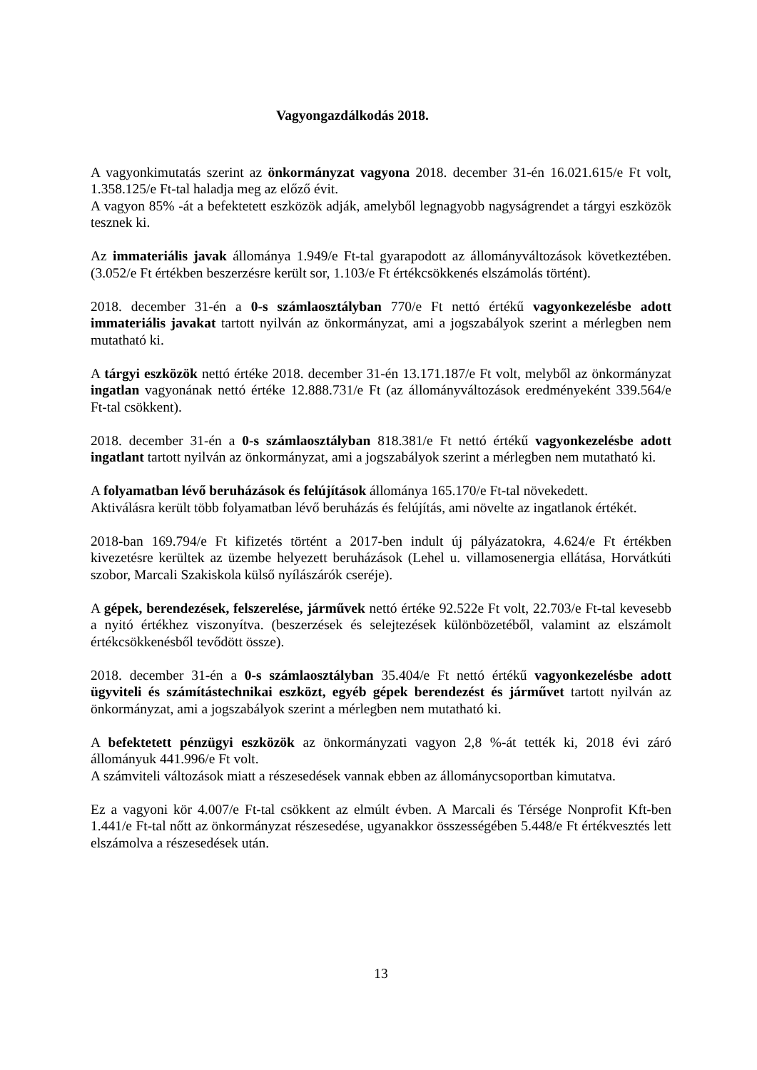Vagyongazdálkodás 2018.
A vagyonkimutatás szerint az önkormányzat vagyona 2018. december 31-én 16.021.615/e Ft volt, 1.358.125/e Ft-tal haladja meg az előző évit.
A vagyon 85% -át a befektetett eszközök adják, amelyből legnagyobb nagyságrendet a tárgyi eszközök tesznek ki.
Az immateriális javak állománya 1.949/e Ft-tal gyarapodott az állományváltozások következtében. (3.052/e Ft értékben beszerzésre került sor, 1.103/e Ft értékcsökkenés elszámolás történt).
2018. december 31-én a 0-s számlaosztályban 770/e Ft nettó értékű vagyonkezelésbe adott immateriális javakat tartott nyilván az önkormányzat, ami a jogszabályok szerint a mérlegben nem mutatható ki.
A tárgyi eszközök nettó értéke 2018. december 31-én 13.171.187/e Ft volt, melyből az önkormányzat ingatlan vagyonának nettó értéke 12.888.731/e Ft (az állományváltozások eredményeként 339.564/e Ft-tal csökkent).
2018. december 31-én a 0-s számlaosztályban 818.381/e Ft nettó értékű vagyonkezelésbe adott ingatlant tartott nyilván az önkormányzat, ami a jogszabályok szerint a mérlegben nem mutatható ki.
A folyamatban lévő beruházások és felújítások állománya 165.170/e Ft-tal növekedett.
Aktiválásra került több folyamatban lévő beruházás és felújítás, ami növelte az ingatlanok értékét.
2018-ban 169.794/e Ft kifizetés történt a 2017-ben indult új pályázatokra, 4.624/e Ft értékben kivezetésre kerültek az üzembe helyezett beruházások (Lehel u. villamosenergia ellátása, Horvátkúti szobor, Marcali Szakiskola külső nyílászárók cseréje).
A gépek, berendezések, felszerelése, járművek nettó értéke 92.522e Ft volt, 22.703/e Ft-tal kevesebb a nyitó értékhez viszonyítva. (beszerzések és selejtezések különbözetéből, valamint az elszámolt értékcsökkenésből tevődött össze).
2018. december 31-én a 0-s számlaosztályban 35.404/e Ft nettó értékű vagyonkezelésbe adott ügyviteli és számítástechnikai eszközt, egyéb gépek berendezést és járművet tartott nyilván az önkormányzat, ami a jogszabályok szerint a mérlegben nem mutatható ki.
A befektetett pénzügyi eszközök az önkormányzati vagyon 2,8 %-át tették ki, 2018 évi záró állományuk 441.996/e Ft volt.
A számviteli változások miatt a részesedések vannak ebben az állománycsoportban kimutatva.
Ez a vagyoni kör 4.007/e Ft-tal csökkent az elmúlt évben. A Marcali és Térsége Nonprofit Kft-ben 1.441/e Ft-tal nőtt az önkormányzat részesedése, ugyanakkor összességében 5.448/e Ft értékvesztés lett elszámolva a részesedések után.
13